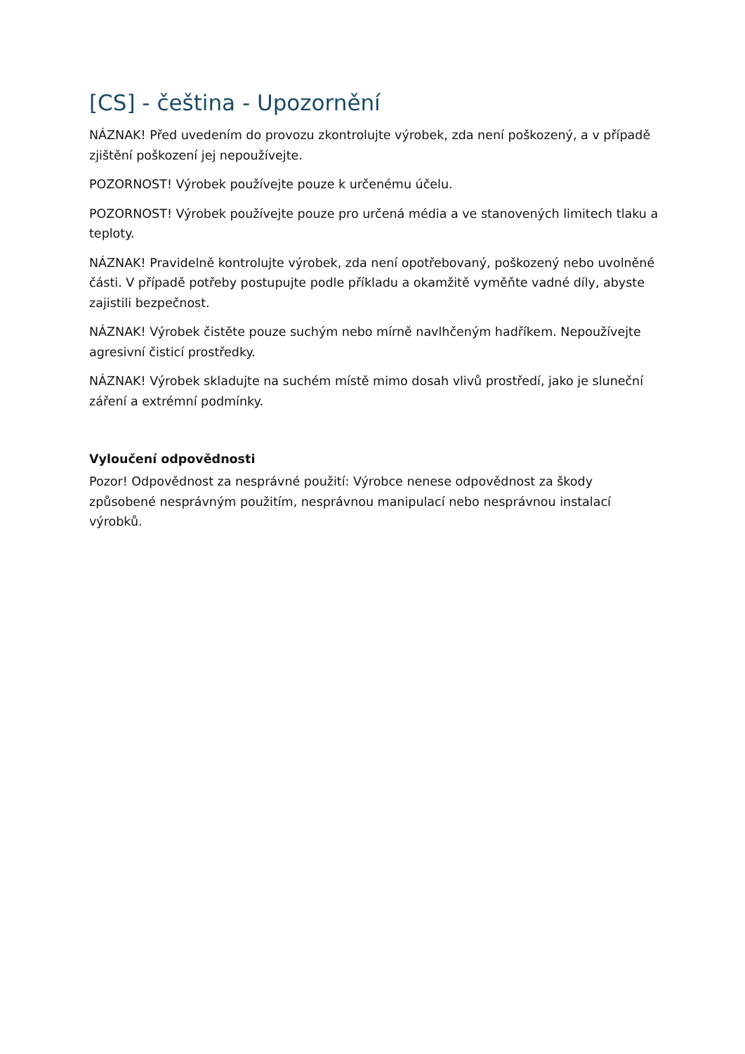[CS] - čeština - Upozornění
NÁZNAK! Před uvedením do provozu zkontrolujte výrobek, zda není poškozený, a v případě zjištění poškození jej nepoužívejte.
POZORNOST! Výrobek používejte pouze k určenému účelu.
POZORNOST! Výrobek používejte pouze pro určená média a ve stanovených limitech tlaku a teploty.
NÁZNAK! Pravidelně kontrolujte výrobek, zda není opotřebovaný, poškozený nebo uvolněné části. V případě potřeby postupujte podle příkladu a okamžitě vyměňte vadné díly, abyste zajistili bezpečnost.
NÁZNAK! Výrobek čistěte pouze suchým nebo mírně navlhčeným hadříkem. Nepoužívejte agresivní čisticí prostředky.
NÁZNAK! Výrobek skladujte na suchém místě mimo dosah vlivů prostředí, jako je sluneční záření a extrémní podmínky.
Vyloučení odpovědnosti
Pozor! Odpovědnost za nesprávné použití: Výrobce nenese odpovědnost za škody způsobené nesprávným použitím, nesprávnou manipulací nebo nesprávnou instalací výrobků.